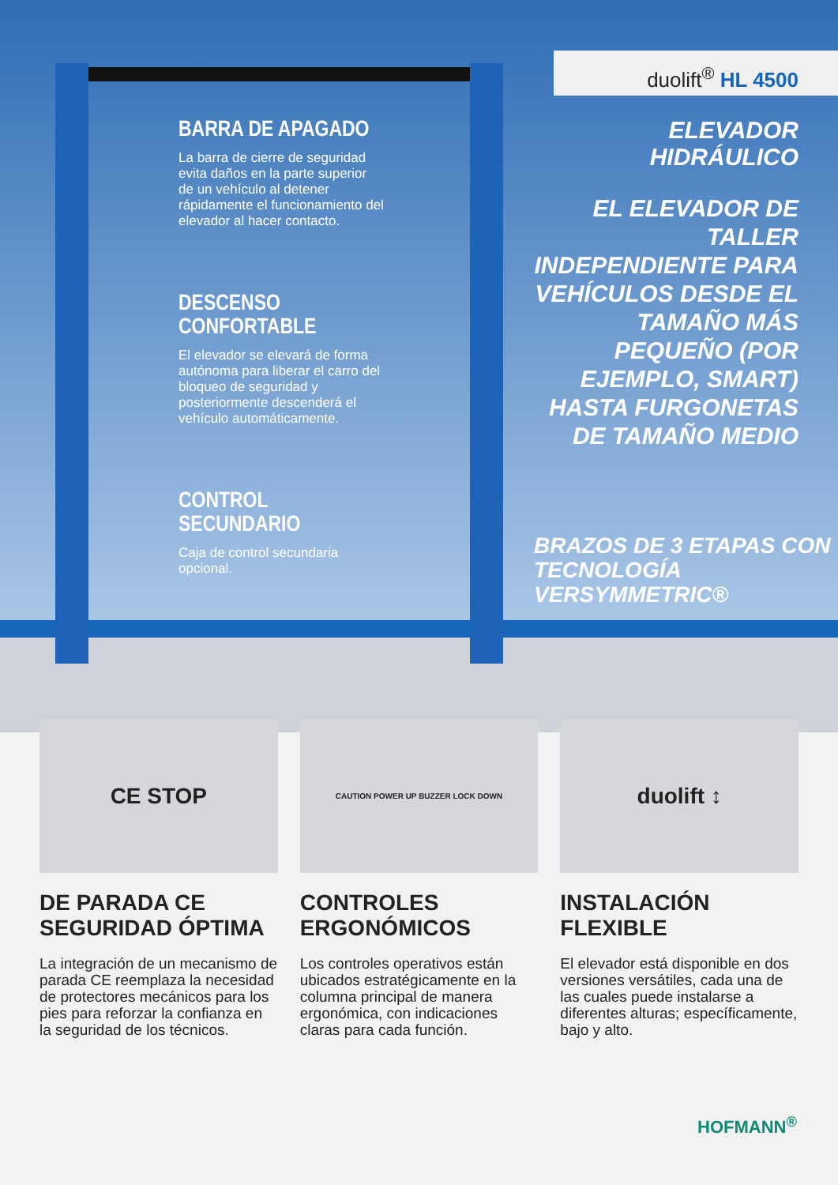duolift<sup>®</sup> HL 4500
BARRA DE APAGADO
La barra de cierre de seguridad evita daños en la parte superior de un vehículo al detener rápidamente el funcionamiento del elevador al hacer contacto.
DESCENSO CONFORTABLE
El elevador se elevará de forma autónoma para liberar el carro del bloqueo de seguridad y posteriormente descenderá el vehículo automáticamente.
CONTROL SECUNDARIO
Caja de control secundaria opcional.
ELEVADOR HIDRÁULICO
EL ELEVADOR DE TALLER INDEPENDIENTE PARA VEHÍCULOS DESDE EL TAMAÑO MÁS PEQUEÑO (POR EJEMPLO, SMART) HASTA FURGONETAS DE TAMAÑO MEDIO
BRAZOS DE 3 ETAPAS CON
TECNOLOGÍA VERSYMMETRIC®
CE STOP
DE PARADA CE SEGURIDAD ÓPTIMA
La integración de un mecanismo de parada CE reemplaza la necesidad de protectores mecánicos para los pies para reforzar la confianza en la seguridad de los técnicos.
CAUTION POWER UP BUZZER LOCK DOWN
CONTROLES ERGONÓMICOS
Los controles operativos están ubicados estratégicamente en la columna principal de manera ergonómica, con indicaciones claras para cada función.
duolift ↕
INSTALACIÓN FLEXIBLE
El elevador está disponible en dos versiones versátiles, cada una de las cuales puede instalarse a diferentes alturas; específicamente, bajo y alto.
HOFMANN<sup>®</sup>